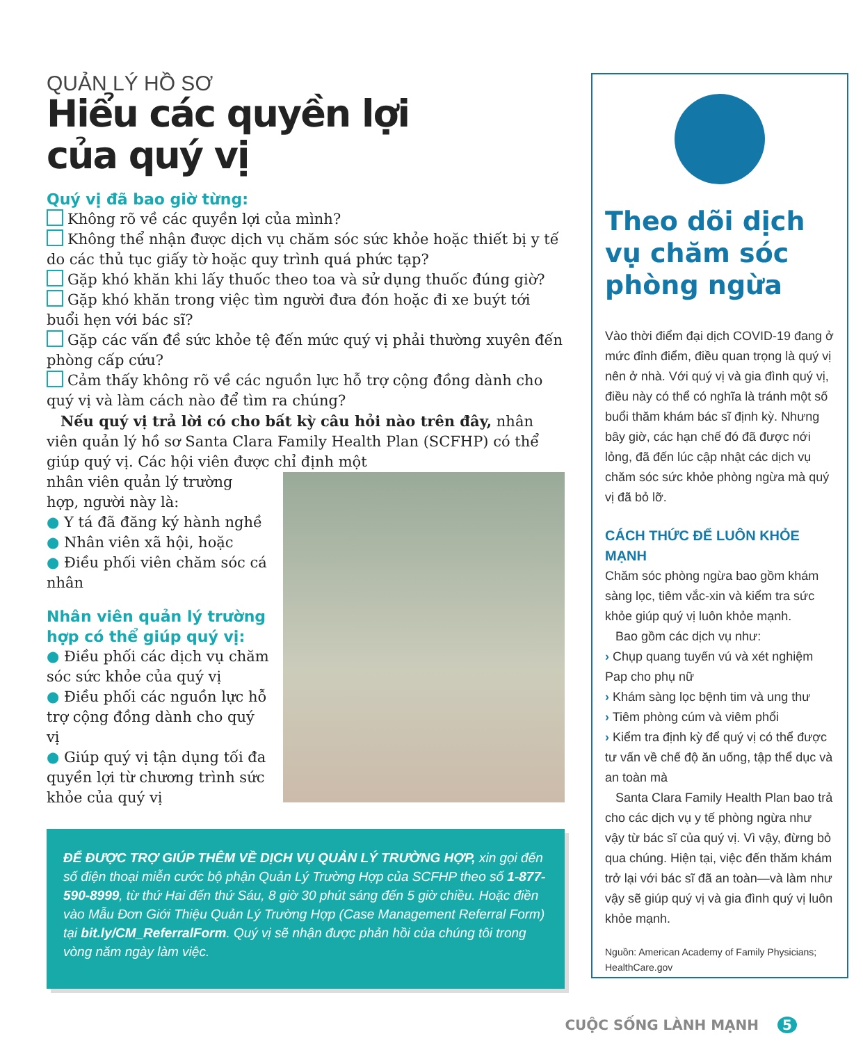QUẢN LÝ HỒ SƠ
Hiểu các quyền lợi
của quý vị
Quý vị đã bao giờ từng:
Không rõ về các quyền lợi của mình?
Không thể nhận được dịch vụ chăm sóc sức khỏe hoặc thiết bị y tế do các thủ tục giấy tờ hoặc quy trình quá phức tạp?
Gặp khó khăn khi lấy thuốc theo toa và sử dụng thuốc đúng giờ?
Gặp khó khăn trong việc tìm người đưa đón hoặc đi xe buýt tới buổi hẹn với bác sĩ?
Gặp các vấn đề sức khỏe tệ đến mức quý vị phải thường xuyên đến phòng cấp cứu?
Cảm thấy không rõ về các nguồn lực hỗ trợ cộng đồng dành cho quý vị và làm cách nào để tìm ra chúng?
Nếu quý vị trả lời có cho bất kỳ câu hỏi nào trên đây, nhân viên quản lý hồ sơ Santa Clara Family Health Plan (SCFHP) có thể giúp quý vị. Các hội viên được chỉ định một
nhân viên quản lý trường hợp, người này là:
● Y tá đã đăng ký hành nghề
● Nhân viên xã hội, hoặc
● Điều phối viên chăm sóc cá nhân
Nhân viên quản lý trường hợp có thể giúp quý vị:
● Điều phối các dịch vụ chăm sóc sức khỏe của quý vị
● Điều phối các nguồn lực hỗ trợ cộng đồng dành cho quý vị
● Giúp quý vị tận dụng tối đa quyền lợi từ chương trình sức khỏe của quý vị
ĐỂ ĐƯỢC TRỢ GIÚP THÊM VỀ DỊCH VỤ QUẢN LÝ TRƯỜNG HỢP, xin gọi đến số điện thoại miễn cước bộ phận Quản Lý Trường Hợp của SCFHP theo số 1-877-590-8999, từ thứ Hai đến thứ Sáu, 8 giờ 30 phút sáng đến 5 giờ chiều. Hoặc điền vào Mẫu Đơn Giới Thiệu Quản Lý Trường Hợp (Case Management Referral Form) tại bit.ly/CM_ReferralForm. Quý vị sẽ nhận được phản hồi của chúng tôi trong vòng năm ngày làm việc.
Theo dõi dịch vụ chăm sóc phòng ngừa
Vào thời điểm đại dịch COVID-19 đang ở mức đỉnh điểm, điều quan trọng là quý vị nên ở nhà. Với quý vị và gia đình quý vị, điều này có thể có nghĩa là tránh một số buổi thăm khám bác sĩ định kỳ. Nhưng bây giờ, các hạn chế đó đã được nới lỏng, đã đến lúc cập nhật các dịch vụ chăm sóc sức khỏe phòng ngừa mà quý vị đã bỏ lỡ.
CÁCH THỨC ĐỂ LUÔN KHỎE MẠNH
Chăm sóc phòng ngừa bao gồm khám sàng lọc, tiêm vắc-xin và kiểm tra sức khỏe giúp quý vị luôn khỏe mạnh.
Bao gồm các dịch vụ như:
› Chụp quang tuyến vú và xét nghiệm Pap cho phụ nữ
› Khám sàng lọc bệnh tim và ung thư
› Tiêm phòng cúm và viêm phổi
› Kiểm tra định kỳ để quý vị có thể được tư vấn về chế độ ăn uống, tập thể dục và an toàn mà
Santa Clara Family Health Plan bao trả cho các dịch vụ y tế phòng ngừa như vậy từ bác sĩ của quý vị. Vì vậy, đừng bỏ qua chúng. Hiện tại, việc đến thăm khám trở lại với bác sĩ đã an toàn—và làm như vậy sẽ giúp quý vị và gia đình quý vị luôn khỏe mạnh.
Nguồn: American Academy of Family Physicians; HealthCare.gov
CUỘC SỐNG LÀNH MẠNH 5